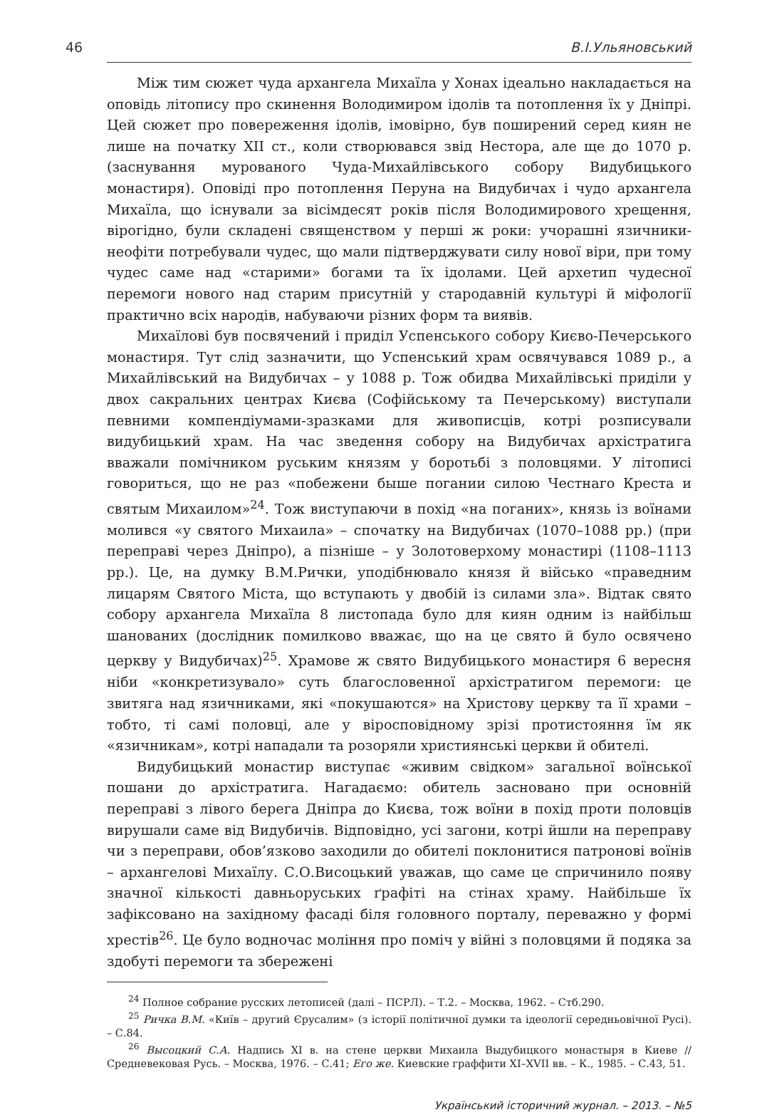46 В.І.Ульяновський
Між тим сюжет чуда архангела Михаїла у Хонах ідеально накладається на оповідь літопису про скинення Володимиром ідолів та потоплення їх у Дніпрі. Цей сюжет про повереження ідолів, імовірно, був поширений серед киян не лише на початку XII ст., коли створювався звід Нестора, але ще до 1070 р. (заснування мурованого Чуда-Михайлівського собору Видубицького монастиря). Оповіді про потоплення Перуна на Видубичах і чудо архангела Михаїла, що існували за вісімдесят років після Володимирового хрещення, вірогідно, були складені священством у перші ж роки: учорашні язичники-неофіти потребували чудес, що мали підтверджувати силу нової віри, при тому чудес саме над «старими» богами та їх ідолами. Цей архетип чудесної перемоги нового над старим присутній у стародавній культурі й міфології практично всіх народів, набуваючи різних форм та виявів.
Михаїлові був посвячений і приділ Успенського собору Києво-Печерського монастиря. Тут слід зазначити, що Успенський храм освячувався 1089 р., а Михайлівський на Видубичах – у 1088 р. Тож обидва Михайлівські приділи у двох сакральних центрах Києва (Софійському та Печерському) виступали певними компендіумами-зразками для живописців, котрі розписували видубицький храм. На час зведення собору на Видубичах архістратига вважали помічником руським князям у боротьбі з половцями. У літописі говориться, що не раз «побежени быше погании силою Честнаго Креста и святым Михаилом»<sup>24</sup>. Тож виступаючи в похід «на поганих», князь із воїнами молився «у святого Михаила» – спочатку на Видубичах (1070–1088 рр.) (при переправі через Дніпро), а пізніше – у Золотоверхому монастирі (1108–1113 рр.). Це, на думку В.М.Рички, уподібнювало князя й військо «праведним лицарям Святого Міста, що вступають у двобій із силами зла». Відтак свято собору архангела Михаїла 8 листопада було для киян одним із найбільш шанованих (дослідник помилково вважає, що на це свято й було освячено церкву у Видубичах)<sup>25</sup>. Храмове ж свято Видубицького монастиря 6 вересня ніби «конкретизувало» суть благословенної архістратигом перемоги: це звитяга над язичниками, які «покушаются» на Христову церкву та її храми – тобто, ті самі половці, але у віросповідному зрізі протистояння їм як «язичникам», котрі нападали та розоряли християнські церкви й обителі.
Видубицький монастир виступає «живим свідком» загальної воїнської пошани до архістратига. Нагадаємо: обитель засновано при основній переправі з лівого берега Дніпра до Києва, тож воїни в похід проти половців вирушали саме від Видубичів. Відповідно, усі загони, котрі йшли на переправу чи з переправи, обов’язково заходили до обителі поклонитися патронові воїнів – архангелові Михаїлу. С.О.Висоцький уважав, що саме це спричинило появу значної кількості давньоруських ґрафіті на стінах храму. Найбільше їх зафіксовано на західному фасаді біля головного порталу, переважно у формі хрестів<sup>26</sup>. Це було водночас моління про поміч у війні з половцями й подяка за здобуті перемоги та збережені
<sup>24</sup> Полное собрание русских летописей (далі – ПСРЛ). – Т.2. – Москва, 1962. – Стб.290.
<sup>25</sup> Ричка В.М. «Київ – другий Єрусалим» (з історії політичної думки та ідеології середньовічної Русі). – С.84.
<sup>26</sup> Высоцкий С.А. Надпись XI в. на стене церкви Михаила Выдубицкого монастыря в Киеве // Средневековая Русь. – Москва, 1976. – С.41; Его же. Киевские граффити XI–XVII вв. – К., 1985. – С.43, 51.
Український історичний журнал. – 2013. – №5